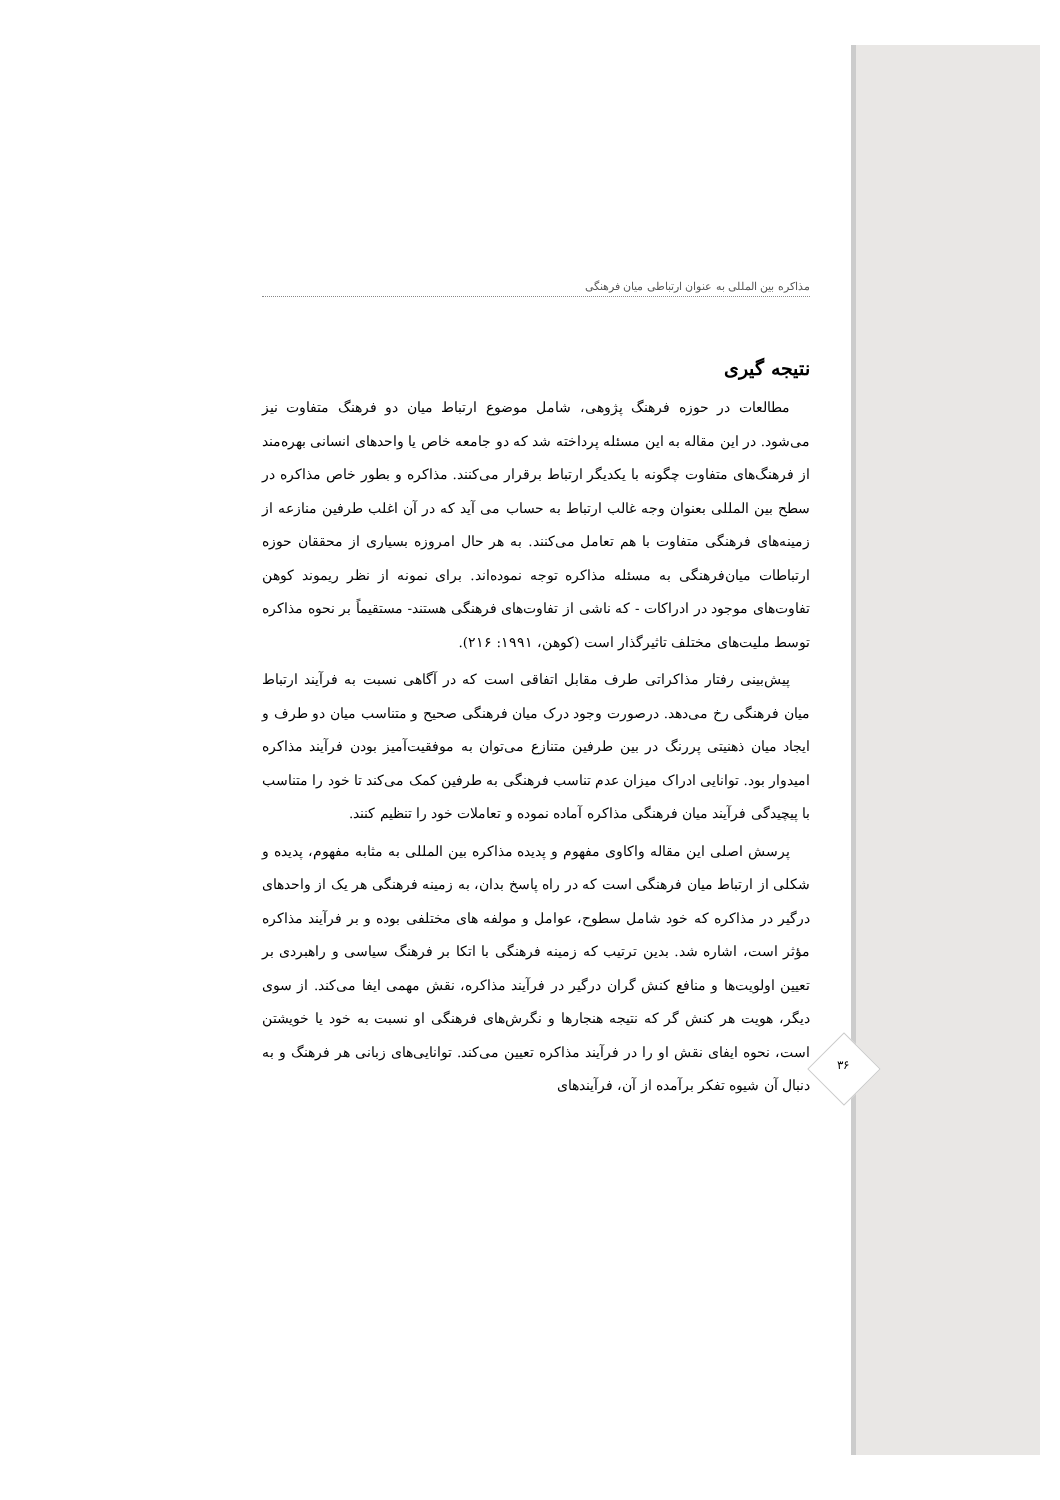مذاکره بین المللی به عنوان ارتباطی میان فرهنگی
نتیجه گیری
مطالعات در حوزه فرهنگ پژوهی، شامل موضوع ارتباط میان دو فرهنگ متفاوت نیز می‌شود. در این مقاله به این مسئله پرداخته شد که دو جامعه خاص یا واحدهای انسانی بهره‌مند از فرهنگ‌های متفاوت چگونه با یکدیگر ارتباط برقرار می‌کنند. مذاکره و بطور خاص مذاکره در سطح بین المللی بعنوان وجه غالب ارتباط به حساب می آید که در آن اغلب طرفین منازعه از زمینه‌های فرهنگی متفاوت با هم تعامل می‌کنند. به هر حال امروزه بسیاری از محققان حوزه ارتباطات میان‌فرهنگی به مسئله مذاکره توجه نموده‌اند. برای نمونه از نظر ریموند کوهن تفاوت‌های موجود در ادراکات - که ناشی از تفاوت‌های فرهنگی هستند- مستقیماً بر نحوه مذاکره توسط ملیت‌های مختلف تاثیرگذار است (کوهن، ۱۹۹۱: ۲۱۶).
پیش‌بینی رفتار مذاکراتی طرف مقابل اتفاقی است که در آگاهی نسبت به فرآیند ارتباط میان فرهنگی رخ می‌دهد. درصورت وجود درک میان فرهنگی صحیح و متناسب میان دو طرف و ایجاد میان ذهنیتی پررنگ در بین طرفین متنازع می‌توان به موفقیت‌آمیز بودن فرآیند مذاکره امیدوار بود. توانایی ادراک میزان عدم تناسب فرهنگی به طرفین کمک می‌کند تا خود را متناسب با پیچیدگی فرآیند میان فرهنگی مذاکره آماده نموده و تعاملات خود را تنظیم کنند.
پرسش اصلی این مقاله واکاوی مفهوم و پدیده مذاکره بین المللی به مثابه مفهوم، پدیده و شکلی از ارتباط میان فرهنگی است که در راه پاسخ بدان، به زمینه فرهنگی هر یک از واحدهای درگیر در مذاکره که خود شامل سطوح، عوامل و مولفه های مختلفی بوده و بر فرآیند مذاکره مؤثر است، اشاره شد. بدین ترتیب که زمینه فرهنگی با اتکا بر فرهنگ سیاسی و راهبردی بر تعیین اولویت‌ها و منافع کنش گران درگیر در فرآیند مذاکره، نقش مهمی ایفا می‌کند. از سوی دیگر، هویت هر کنش گر که نتیجه هنجارها و نگرش‌های فرهنگی او نسبت به خود یا خویشتن است، نحوه ایفای نقش او را در فرآیند مذاکره تعیین می‌کند. توانایی‌های زبانی هر فرهنگ و به دنبال آن شیوه تفکر برآمده از آن، فرآیندهای
۳۶